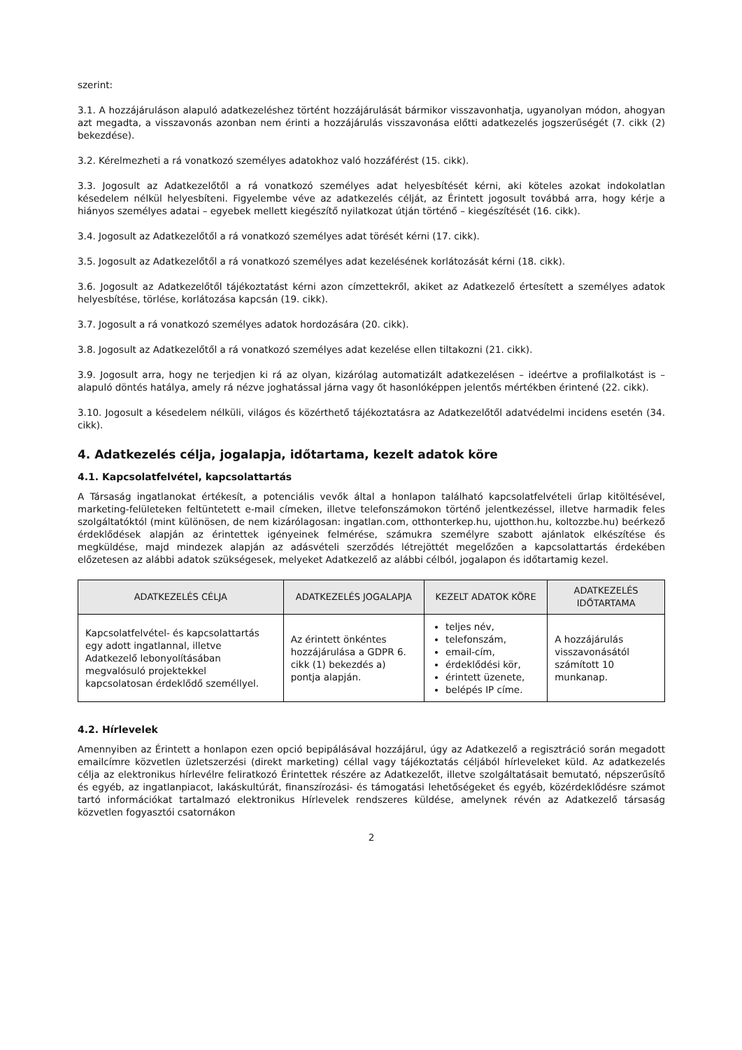szerint:
3.1. A hozzájáruláson alapuló adatkezeléshez történt hozzájárulását bármikor visszavonhatja, ugyanolyan módon, ahogyan azt megadta, a visszavonás azonban nem érinti a hozzájárulás visszavonása előtti adatkezelés jogszerűségét (7. cikk (2) bekezdése).
3.2. Kérelmezheti a rá vonatkozó személyes adatokhoz való hozzáférést (15. cikk).
3.3. Jogosult az Adatkezelőtől a rá vonatkozó személyes adat helyesbítését kérni, aki köteles azokat indokolatlan késedelem nélkül helyesbíteni. Figyelembe véve az adatkezelés célját, az Érintett jogosult továbbá arra, hogy kérje a hiányos személyes adatai – egyebek mellett kiegészítő nyilatkozat útján történő – kiegészítését (16. cikk).
3.4. Jogosult az Adatkezelőtől a rá vonatkozó személyes adat törését kérni (17. cikk).
3.5. Jogosult az Adatkezelőtől a rá vonatkozó személyes adat kezelésének korlátozását kérni (18. cikk).
3.6. Jogosult az Adatkezelőtől tájékoztatást kérni azon címzettekről, akiket az Adatkezelő értesített a személyes adatok helyesbítése, törlése, korlátozása kapcsán (19. cikk).
3.7. Jogosult a rá vonatkozó személyes adatok hordozására (20. cikk).
3.8. Jogosult az Adatkezelőtől a rá vonatkozó személyes adat kezelése ellen tiltakozni (21. cikk).
3.9. Jogosult arra, hogy ne terjedjen ki rá az olyan, kizárólag automatizált adatkezelésen – ideértve a profilalkotást is – alapuló döntés hatálya, amely rá nézve joghatással járna vagy őt hasonlóképpen jelentős mértékben érintené (22. cikk).
3.10. Jogosult a késedelem nélküli, világos és közérthető tájékoztatásra az Adatkezelőtől adatvédelmi incidens esetén (34. cikk).
4. Adatkezelés célja, jogalapja, időtartama, kezelt adatok köre
4.1. Kapcsolatfelvétel, kapcsolattartás
A Társaság ingatlanokat értékesít, a potenciális vevők által a honlapon található kapcsolatfelvételi űrlap kitöltésével, marketing-felületeken feltüntetett e-mail címeken, illetve telefonszámokon történő jelentkezéssel, illetve harmadik feles szolgáltatóktól (mint különösen, de nem kizárólagosan: ingatlan.com, otthonterkep.hu, ujotthon.hu, koltozzbe.hu) beérkező érdeklődések alapján az érintettek igényeinek felmérése, számukra személyre szabott ajánlatok elkészítése és megküldése, majd mindezek alapján az adásvételi szerződés létrejöttét megelőzően a kapcsolattartás érdekében előzetesen az alábbi adatok szükségesek, melyeket Adatkezelő az alábbi célból, jogalapon és időtartamig kezel.
| ADATKEZELÉS CÉLJA | ADATKEZELÉS JOGALAPJA | KEZELT ADATOK KÖRE | ADATKEZELÉS IDŐTARTAMA |
| --- | --- | --- | --- |
| Kapcsolatfelvétel- és kapcsolattartás egy adott ingatlannal, illetve Adatkezelő lebonyolításában megvalósuló projektekkel kapcsolatosan érdeklődő személlyel. | Az érintett önkéntes hozzájárulása a GDPR 6. cikk (1) bekezdés a) pontja alapján. | teljes név, telefonszám, email-cím, érdeklődési kör, érintett üzenete, belépés IP címe. | A hozzájárulás visszavonásától számított 10 munkanap. |
4.2. Hírlevelek
Amennyiben az Érintett a honlapon ezen opció bepipálásával hozzájárul, úgy az Adatkezelő a regisztráció során megadott emailcímre közvetlen üzletszerzési (direkt marketing) céllal vagy tájékoztatás céljából hírleveleket küld. Az adatkezelés célja az elektronikus hírlevélre feliratkozó Érintettek részére az Adatkezelőt, illetve szolgáltatásait bemutató, népszerűsítő és egyéb, az ingatlanpiacot, lakáskultúrát, finanszírozási- és támogatási lehetőségeket és egyéb, közérdeklődésre számot tartó információkat tartalmazó elektronikus Hírlevelek rendszeres küldése, amelynek révén az Adatkezelő társaság közvetlen fogyasztói csatornákon
2